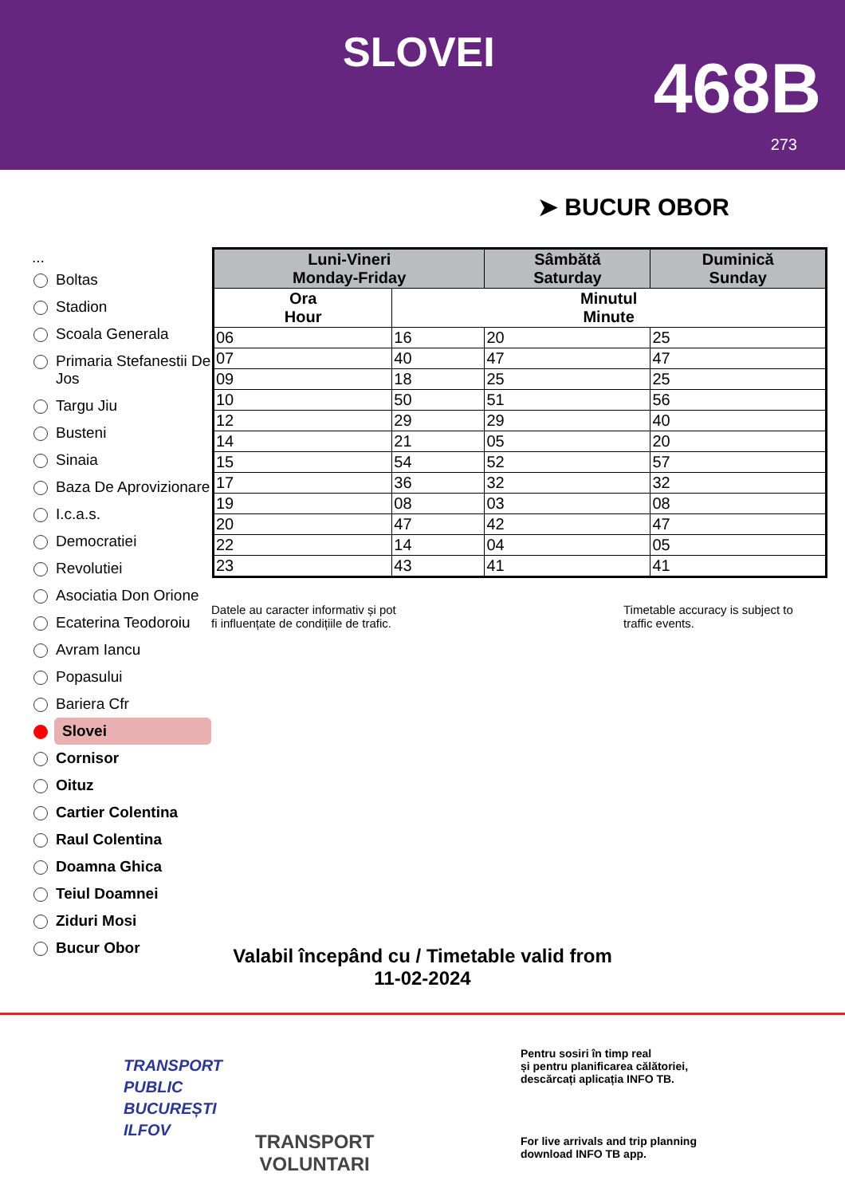SLOVEI 468B
273
➤ BUCUR OBOR
...
Boltas
Stadion
Scoala Generala
Primaria Stefanestii De Jos
Targu Jiu
Busteni
Sinaia
Baza De Aprovizionare
I.c.a.s.
Democratiei
Revolutiei
Asociatia Don Orione
Ecaterina Teodoroiu
Avram Iancu
Popasului
Bariera Cfr
Slovei
Cornisor
Oituz
Cartier Colentina
Raul Colentina
Doamna Ghica
Teiul Doamnei
Ziduri Mosi
Bucur Obor
| Luni-Vineri Monday-Friday | | Sâmbătă Saturday | Duminică Sunday |
| --- | --- | --- | --- |
| Ora Hour | Minutul Minute | | |
| 06 | 16 | 20 | 25 |
| 07 | 40 | 47 | 47 |
| 09 | 18 | 25 | 25 |
| 10 | 50 | 51 | 56 |
| 12 | 29 | 29 | 40 |
| 14 | 21 | 05 | 20 |
| 15 | 54 | 52 | 57 |
| 17 | 36 | 32 | 32 |
| 19 | 08 | 03 | 08 |
| 20 | 47 | 42 | 47 |
| 22 | 14 | 04 | 05 |
| 23 | 43 | 41 | 41 |
Datele au caracter informativ și pot
fi influențate de condițiile de trafic.
Timetable accuracy is subject to
traffic events.
Valabil începând cu / Timetable valid from
11-02-2024
TRANSPORT
PUBLIC
BUCUREȘTI
ILFOV
TRANSPORT
VOLUNTARI
Pentru sosiri în timp real
și pentru planificarea călătoriei,
descărcați aplicația INFO TB.
For live arrivals and trip planning
download INFO TB app.